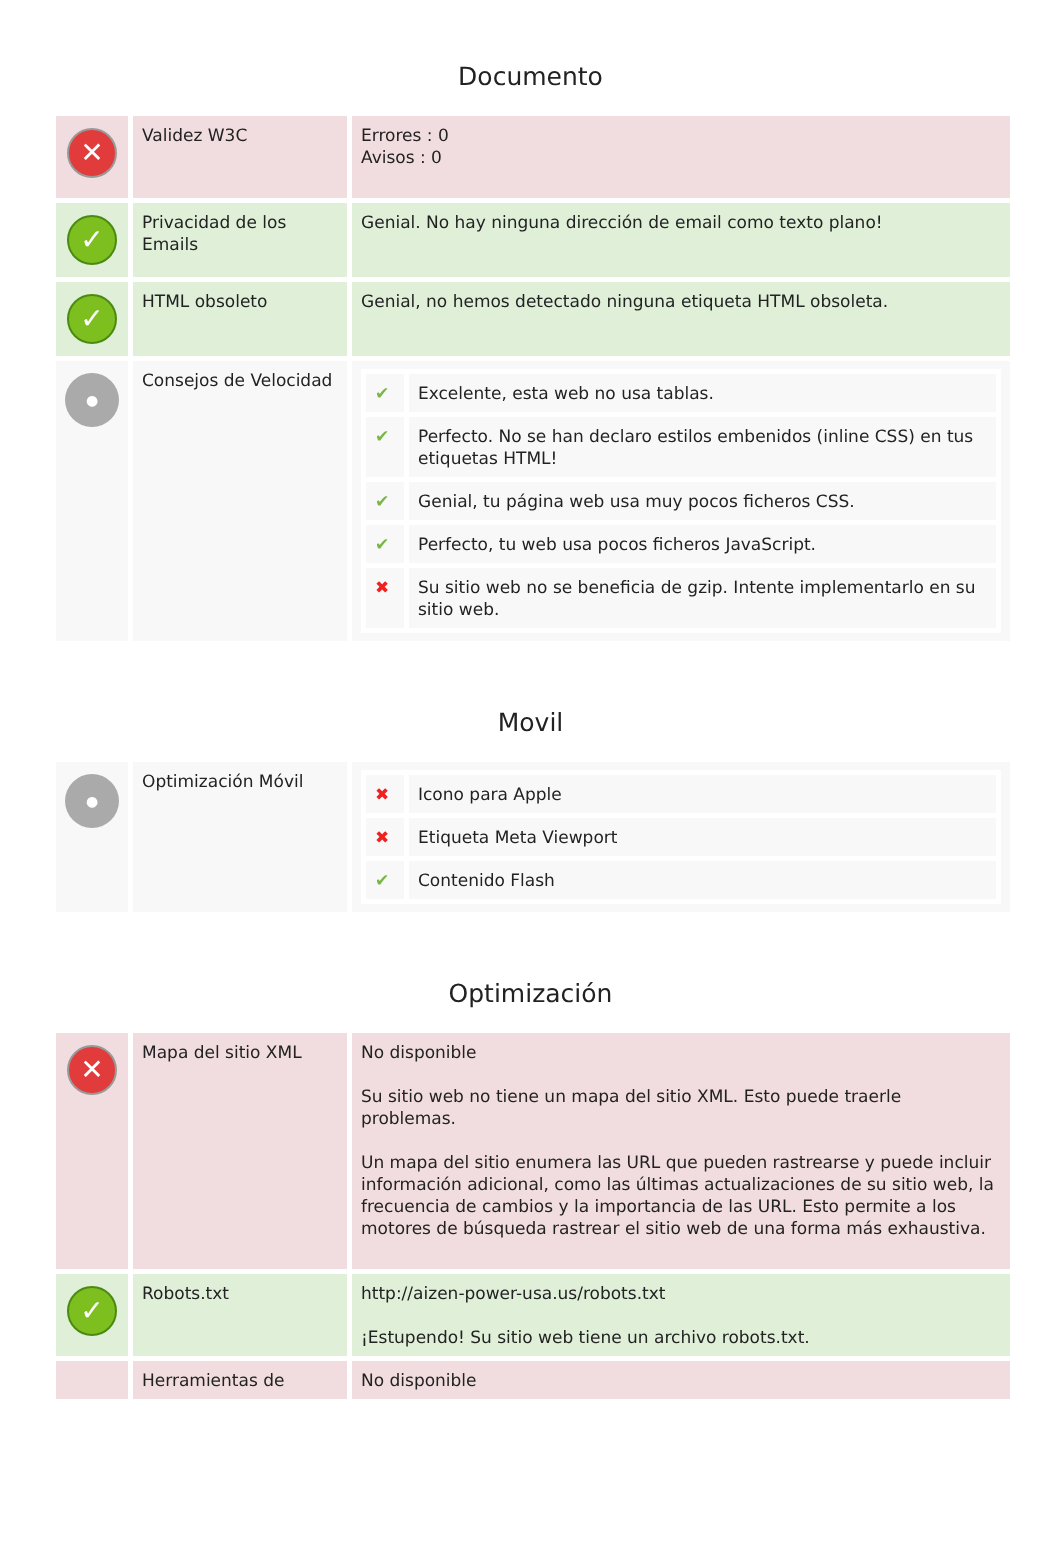Documento
| ✕ | Validez W3C | Errores : 0 Avisos : 0 |
| ✓ | Privacidad de los Emails | Genial. No hay ninguna dirección de email como texto plano! |
| ✓ | HTML obsoleto | Genial, no hemos detectado ninguna etiqueta HTML obsoleta. |
| ● | Consejos de Velocidad | / ✔ / Excelente, esta web no usa tablas. / / ✔ / Perfecto. No se han declaro estilos embenidos (inline CSS) en tus etiquetas HTML! / / ✔ / Genial, tu página web usa muy pocos ficheros CSS. / / ✔ / Perfecto, tu web usa pocos ficheros JavaScript. / / ✖ / Su sitio web no se beneficia de gzip. Intente implementarlo en su sitio web. / |
Movil
| ● | Optimización Móvil | / ✖ / Icono para Apple / / ✖ / Etiqueta Meta Viewport / / ✔ / Contenido Flash / |
Optimización
| ✕ | Mapa del sitio XML | No disponible Su sitio web no tiene un mapa del sitio XML. Esto puede traerle problemas. Un mapa del sitio enumera las URL que pueden rastrearse y puede incluir información adicional, como las últimas actualizaciones de su sitio web, la frecuencia de cambios y la importancia de las URL. Esto permite a los motores de búsqueda rastrear el sitio web de una forma más exhaustiva. |
| ✓ | Robots.txt | http://aizen-power-usa.us/robots.txt ¡Estupendo! Su sitio web tiene un archivo robots.txt. |
| | Herramientas de | No disponible |